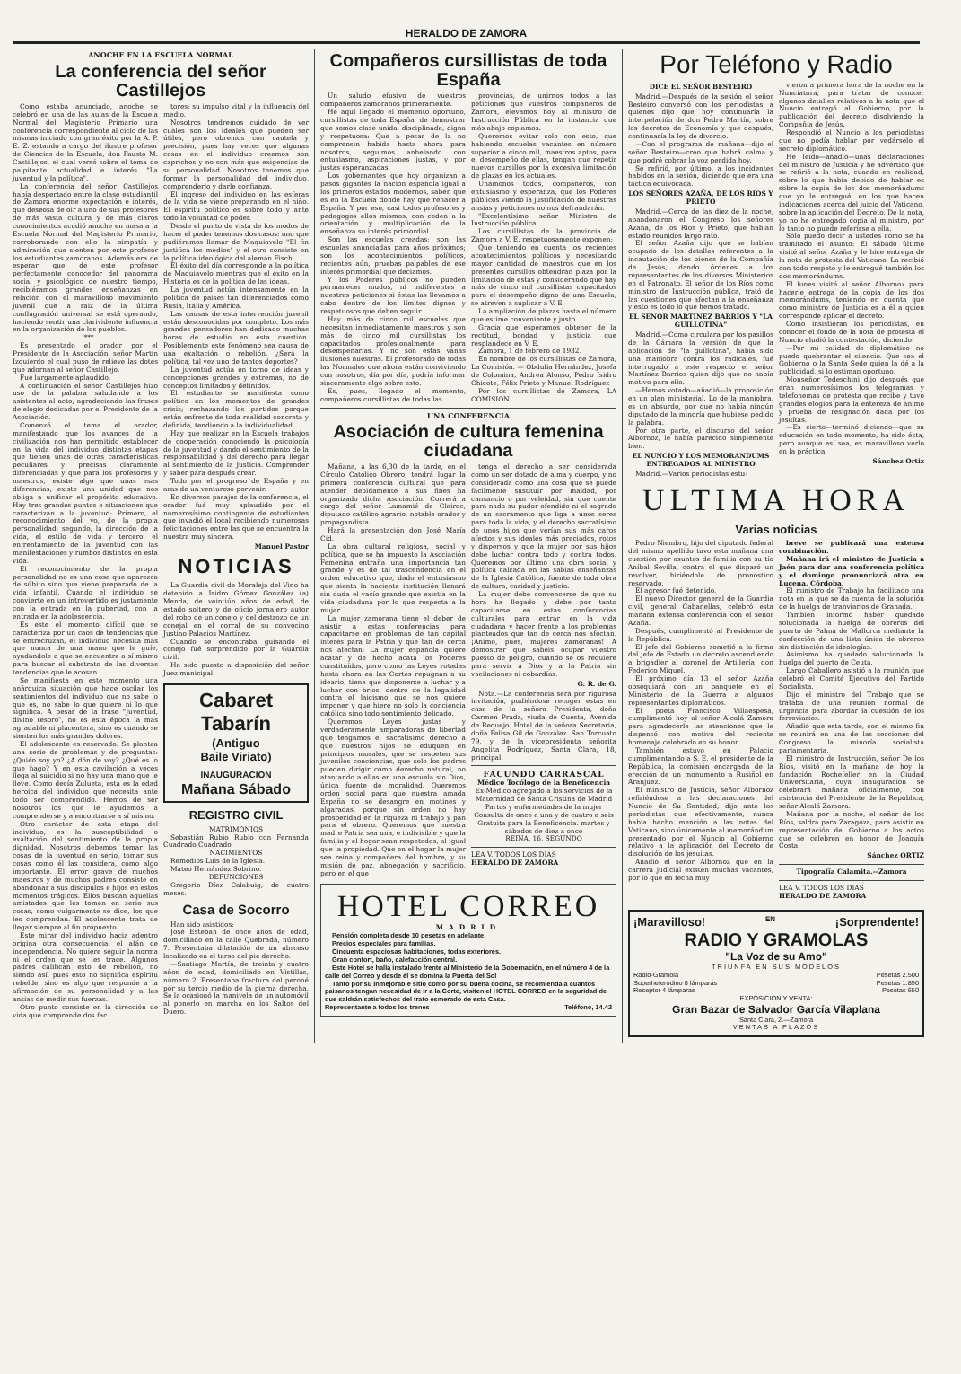HERALDO DE ZAMORA
ANOCHE EN LA ESCUELA NORMAL
La conferencia del señor Castillejos
Como estaba anunciado, anoche se celebró en una de las aulas de la Escuela Normal del Magisterio Primario una conferencia correspondiente al ciclo de las mismas iniciado con gran éxito por la A. P. E. Z. estando a cargo del ilustre profesor de Ciencias de la Escuela, don Fausto M. Castillejos, el cual versó sobre el tema de palpitante actualidad e interés "La juventud y la política".
La conferencia del señor Castillejos había despertado entre la clase estudiantil de Zamora enorme expectación e interés, que deseosa de oir a uno de sus profesores de más vasta cultura y de más claros conocimientos acudió anoche en masa a la Escuela Normal del Magisterio Primario, corroborando con ello la simpatía y admiración que sienten por este profesor los estudiantes zamoranos. Además era de esperar que de este profesor perfectamente conocedor del panorama social y psicológico de nuestro tiempo, recibiéramos grandes enseñanzas en relación con el maravilloso movimiento juvenil que a raiz de la última conflagración universal se está operando, haciendo sentir una clarividente influencia en la organización de los pueblos.
***
Es presentado el orador por el Presidente de la Asociación, señor Martín Izquierdo el cual puso de relieve las dotes que adornan al señor Castillejo.
Fué largamente aplaudido.
A continuación el señor Castillejos hizo uso de la palabra saludando a los asistentes al acto, agradeciendo las frases de elogio dedicadas por el Presidente de la Asociación.
Comenzó el tema el orador, manifestando que los avances de la civilización nos han permitido establecer en la vida del individuo distintas etapas que tienen unas de otras características peculiares y precisas claramente diferenciadas y que para los profesores y maestros, existe algo que unas esas diferencias, existe una unidad que nos obliga a unificar el propósito educativo. Hay tres grandes puntos o situaciones que caracterizan a la juventud: Primero, el reconocimiento del yo, de la propia personalidad; segundo, la dirección de la vida, el estilo de vida y tercero, el enfrentamiento de la juventud con las manifestaciones y rumbos distintos en esta vida.
El reconocimiento de la propia personalidad no es una cosa que aparezca de súbito sino que viene preparado de la vida infantil. Cuando el individuo se convierte en un introvertido es justamente con la entrada en la pubertad, con la entrada en la adolescencia.
Es este el momento difícil que se caracteriza por un caos de tendencias que se entrecruzan, el individuo necesita más que nunca de una mano que le guíe, ayudándole a que se encuentre a sí mismo para buscar el substrato de las diversas tendencias que le acosan.
Se manifiesta en este momento una anárquica situación que hace oscilar los sentimientos del individuo que no sabe lo que es, no sabe lo que quiere ni lo que significa. A pesar de la frase "Juventud, divino tesoro", no es esta época la más agradable ni placentera, sino es cuando se sienten los más grandes dolores.
El adolescente es reservado. Se plantea una serie de problemas y de preguntas: ¿Quién soy yo? ¿A dón de voy? ¿Qué es lo que hago? Y en esta cavilación a veces llega al suicidio si no hay una mano que le lleve. Como decía Zulueta, esta es la edad heroica del individuo que necesita ante todo ser comprendido. Hemos de ser nosotros los que le ayudemos a comprenderse y a encontrarse a sí mismo.
Otro carácter de esta etapa del individuo, es la susceptibilidad o exaltación del sentimiento de la propia dignidad. Nosotros debemos tomar las cosas de la juventud en serio, tomar sus cosas como él las considera, como algo importante. El error grave de muchos maestros y de muchos padres consiste en abandonar a sus discípulos e hijos en estos momentos trágicos. Ellos buscan aquellas amistades que les tomen en serio sus cosas, como vulgarmente se dice, los que les comprendan. El adolescente trata de llegar siempre al fin propuesto.
Este mirar del individuo hacia adentro origina otra consecuencia: el afán de independencia. No quiere seguir la norma ni el orden que se les trace. Algunos padres califican esto de rebelión, no siendo así, pues esto no significa espíritu rebelde, sino es algo que responde a la afirmación de su personalidad y a las ansias de medir sus fuerzas.
Otro punto consiste en la dirección de vida que comprende dos fac
tores: su impulso vital y la influencia del medio.
Nosotros tendremos cuidado de ver cuáles son los ideales que pueden ser útiles, pero obremos con cautela y precisión, pues hay veces que algunas cosas en el individuo creemos son caprichos y no son más que exigencias de su personalidad. Nosotros tenemos que formar la personalidad del individuo, comprenderlo y darle confianza.
El ingreso del individuo en las esferas de la vida se viene preparando en el niño. El espíritu político es sobre todo y ante todo la voluntad de poder.
Desde el punto de vista de los modos de hacer el poder tenemos dos casos: uno que pudiéramos llamar de Maquiavelo "El fin justifica los medios" y el otro consiste en la política ideológica del alemán Fisch.
El éxito del día corresponde a la política de Maquiavelo mientras que el éxito en la Historia es de la política de las ideas.
La juventud actúa intensamente en la política de países tan diferenciados como Rusia, Italia y América.
Las causas de esta intervención juvenil están desconocidas por completo. Los más grandes pensadores han dedicado muchas horas de estudio en esta cuestión. Posiblemente este fenómeno sea causa de una exaltación o rebelión. ¿Será la política, tal vez uno de tantos deportes?
La juventud actúa en torno de ideas y concepciones grandes y extremas, no de conceptos limitados y definidos.
El estudiante se manifiesta como político en los momentos de grandes crisis; rechazando los partidos porque están enfrente de toda realidad concreta y definida, tendiendo a la individualidad.
Hay que realizar en la Escuela trabajos de cooperación conociendo la psicología de la juventud y dando el sentimiento de la responsabilidad y del derecho para llegar al sentimiento de la Justicia. Comprender y saber para después crear.
Todo por el progreso de España y en aras de un venturoso porvenir.
En diversos pasajes de la conferencia, el orador fué muy aplaudido por el numerosísimo contingente de estudiantes que invadió el local recibiendo numerosas felicitaciones entre las que se encuentra la nuestra muy sincera.
Manuel Pastor
NOTICIAS
La Guardia civil de Moraleja del Vino ha detenido a Isidro Gómez González (a) Menda, de veintiún años de edad, de estado soltero y de oficio jornalero autor del robo de un conejo y del destrozo de un conejal en el corral de su convecino Justino Palacios Martínez.
Cuando se encontraba guisando el conejo fué sorprendido por la Guardia civil.
Ha sido puesto a disposición del señor Juez municipal.
Cabaret Tabarín
(Antiguo
Baile Viriato)
INAUGURACION
Mañana Sábado
REGISTRO CIVIL
MATRIMONIOS
Sebastián Rubio Rubio con Fernanda Cuadrado Cuadrado
NACIMIENTOS
Remedios Luis de la Iglesia.
Mateo Hernández Sobrino.
DEFUNCIONES
Gregorio Díez Calabuig, de cuatro meses.
Casa de Socorro
Han sido asistidos:
José Esteban de once años de edad, domiciliado en la calle Quebrada, número 7. Presentaba dilatación de un absceso localizado en el tarso del pie derecho.
—Santiago Martín, de treinta y cuatro años de edad, domiciliado en Vistillas, número 2. Presentaba fractura del peroné por su tercio medio de la pierna derecha. Se la ocasionó la manivela de un automóvil al ponerlo en marcha en los Saltos del Duero.
Compañeros cursillistas de toda España
Un saludo efusivo de vuestros compañeros zamoranos primeramente.
He aquí llegado el momento oportuno, cursillistas de toda España, de demostrar que somos clase unida, disciplinada, digna y respetuosa: Que a pesar de la no comprensin habida hasta ahora para nosotros, seguimos anhelando con entusiasmo, aspiraciones justas, y por justas esperanzadas.
Los gobernantes que hoy organizan a pasos gigantes la nación española igual a los primeros estados modernos, saben que es en la Escuela donde hay que rehacer a España. Y por eso, casi todos profesores y pedagogos ellos mismos, con ceden a la orientación y multiplicación de la enseñanza su interés primordial.
Son las escuelas creadas; son las escuelas anunciadas para años próximos; son los acontecimientos políticos, recientes aún, pruebas palpables de ese interés primordial que deciamos.
Y los Poderes públicos no pueden permanecer mudos, ni indiferentes a nuestras peticiones si éstas las llevamos a cabo dentro de los límites dignos y respetuosos que deben seguir.
Hay más de cinco mil escuelas que necesitan inmediatamente maestros y son más de cinco mil cursillistas los capacitados profesionalmente para desempeñarlas. Y no son estas vanas ilusiones nuestras. El profesorado de todas las Normales que ahora están conviviendo con nosotros, día por día, podría informar sinceramente algo sobre esto.
Es, pues, llegado el momento, compañeros cursillistas de todas las
provincias, de unirnos todos a las peticiones que vuestros compañeros de Zamora, elevamos hoy al ministro de Instrucción Pública en la instancia que más abajo copiamos.
Queremos evitar solo con esto, que habiendo escuelas vacantes en número superior a cinco mil, maestros aptos, para el desempeño de ellas, tengan que repetir nuevos cursillos por la excesiva limitación de plazas en los actuales.
Unámonos todos, compañeros, con entusiasmo y esperanza, que los Poderes públicos viendo la justificación de nuestras ansias y peticiones no nos defraudarán.
"Excelentísimo señor Ministro de Instrucción pública.
Los cursillistas de la provincia de Zamora a V. E. respetuosamente exponen:
Que teniendo en cuenta los recientes acontecimientos políticos y necesitando mayor cantidad de maestros que en los presentes cursillos obtendrán plaza por la limitación de estas y considerando que hay más de cinco mil cursillistas capacitados para el desempeño digno de una Escuela, se atreven a suplicar a V. E.
La ampliación de plazas hasta el número que estime conveniente y justo.
Gracia que esperamos obtener de la rectitud, bondad y justicia que resplandece en V. E.
Zamora, 1 de febrero de 1932.
En nombre de los cursillistas de Zamora, La Comisión. — Obdulia Hernández, Josefa de Colomina, Andrea Alonso, Pedro Isidro Chicote, Félix Prieto y Manuel Rodríguez
Por los cursillistas de Zamora, LA COMISION
UNA CONFERENCIA
Asociación de cultura femenina ciudadana
Mañana, a las 6,30 de la tarde, en el Círculo Católico Obrero, tendrá lugar la primera conferencia cultural que para atender debidamente a sus fines ha organizado dicha Asociación. Correrá a cargo del señor Lamamié de Clairac, diputado católico agrario, notable orador y propagandista.
Hará la presentación don José María Cid.
La obra cultural religiosa, social y política, que se ha impuesto la Asociación Femenina entraña una importancia tan grande y es de tal trascendencia en el orden educativo que, dado el entusiasmo que sienta la naciente institución llenará sin duda el vacío grande que existía en la vida ciudadana por lo que respecta a la mujer.
La mujer zamorana tiene el deber de asistir a estas conferencias para capacitarse en problemas de tan capital interés para la Patria y que tan de cerca nos afectan: La mujer española quiere acatar y de hecho acata los Poderes constituídos, pero como las Leyes votadas hasta ahora en las Cortes repugnan a su ideario, tiene que disponerse a luchar y a luchar con bríos, dentro de la legalidad contra el laicismo que se nos quiere imponer y que hiere no solo la conciencia católica sino todo sentimiento delicado.
Queremos Leyes justas y verdaderamente amparadoras de libertad que tengamos el sacratísimo derecho a que nuestros hijos se eduquen en principios morales, que se respeten sus juveniles conciencias, que solo los padres pueden dirigir como derecho natural, no atentando a ellas en una escuela sin Dios, única fuente de moralidad. Queremos orden social para que nuestra amada España no se desangre en motines y algaradas, porque sin orden no hay prosperidad en la riqueza ni trabajo y pan para el obrero. Queremos que nuestra madre Patria sea una, e indivisible y que la familia y el hogar sean respetados, al igual que la propiedad. Que en el hogar la mujer sea reina y compañera del hombre, y su misión de paz, abnegación y sacrificio, pero en el que
tenga el derecho a ser considerada como un ser dotado de alma y cuerpo, y no considerada como una cosa que se puede fácilmente sustituir por maldad, por cansancio o por veleidad, sin que cuente para nada su pudor ofendido ni el sagrado de un sacramento que liga a unos seres para toda la vida, y el derecho sacratísimo de unos hijos que verían sus más caros afectos y sus ideales más preciados, rotos y dispersos y que la mujer por sus hijos debe luchar contra todo y contra todos. Queremos por último una obra social y política calcada en las sabias enseñanzas de la Iglesia Católica, fuente de toda obra de cultura, caridad y justicia.
La mujer debe convencerse de que su hora ha llegado y debe por tanto capacitarse en estas conferencias culturales para entrar en la vida ciudadana y hacer frente a los problemas planteados que tan de cerca nos afectan. ¡Animo, pues, mujeres zamoranas! A demostrar que sabéis ocupar vuestro puesto de peligro, cuando se os requiere para servir a Dios y a la Patria sin vacilaciones ni cobardías.
G. R. de G.
Nota.—La conferencia será por rigurosa invitación, pudiéndose recoger estas en casa de la señora Presidenta, doña Carmen Prada, viuda de Cuesta, Avenida de Requejo. Hotel de la señora Secretaria, doña Felisa Gil de González. San Torcuato 79, y de la vicepresidenta señorita Angelita Rodríguez, Santa Clara, 18, principal.
FACUNDO CARRASCAL
Médico Tocólogo de la Beneficencia
Ex-Médico agregado a los servicios de la Maternidad de Santa Cristina de Madrid
Partos y enfermedades de la mujer
Consulta de once a una y de cuatro a seis
Gratuita para la Beneficencia. martes y sábados de diez a once
REINA, 16, SEGUNDO
LEA V. TODOS LOS DIAS
HERALDO DE ZAMORA
HOTEL CORREO
MADRID
Pensión completa desde 10 pesetas en adelante.
Precios especiales para familias.
Cincuenta espaciosas habitaciones, todas exteriores.
Gran confort, baño, calefacción central.
Este Hotel se halla instalado frente al Ministerio de la Gobernación, en el número 4 de la calle del Correo y desde él se domina la Puerta del Sol
Tanto por su inmejorable sitio como por su buena cocina, se recomienda a cuantos paisanos tengan necesidad de ir a la Corte, visiten el HOTEL CORREO en la seguridad de que saldrán satisfechos del trato esmerado de esta Casa.
Representante a todos los trenes Teléfono, 14.42
Por Teléfono y Radio
DICE EL SEÑOR BESTEIRO
Madrid.—Después de la sesión el señor Besteiro conversó con los periodistas, a quienes dijo que hoy continuaría la interpelación de don Pedro Martín, sobre los decretos de Economía y que después, continuaría la ley de divorcio.
—Con el programa de mañana—dijo el señor Besteiro—creo que habrá calma y que podré cobrar la voz perdida hoy.
Se refirió, por último, a los incidentes habidos en la sesión, diciendo que era una táctica equivocada.
LOS SEÑORES AZAÑA, DE LOS RIOS Y PRIETO
Madrid.—Cerca de las diez de la noche, abandonaron el Congreso los señores Azaña, de los Ríos y Prieto, que habían estado reunidos largo rato.
El señor Azaña dijo que se habían ocupado de los detalles referentes a la incautación de los bienes de la Compañía de Jesús, dando órdenes a los representantes de los diversos Ministerios en el Patronato. El señor de los Ríos como ministro de Instrucción pública, trató de las cuestiones que afectan a la enseñanza y esto es todo lo que hemos tratado.
EL SEÑOR MARTINEZ BARRIOS Y "LA GUILLOTINA"
Madrid.—Como circulara por los pasillos de la Cámara la versión de que la aplicación de "la guillotina", había sido una maniobra contra los radicales, fué interrogado a este respecto el señor Martínez Barrios quien dijo que no había motivo para ello.
—Hemos votado—añadió—la proposición en un plan ministerial. Lo de la maniobra, es un absurdo, por que no había ningún diputado de la minoría que hubiese pedido la palabra.
Por otra parte, el discurso del señor Albornoz, le había parecido simplemente bien.
EL NUNCIO Y LOS MEMORANDUMS ENTREGADOS AL MINISTRO
Madrid.—Varios periodistas estu-
vieron a primera hora de la noche en la Nunciatura, para tratar de conocer algunos detalles relativos a la nota que el Nuncio entregó al Gobierno, por la publicación del decreto disolviendo la Compañía de Jesús.
Respondió el Nuncio a los periodistas que no podía hablar por vedárselo el secreto diplomático.
He leído—añadió—unas declaraciones del ministro de Justicia y he advertido que se refirió a la nota, cuando en realidad, sobre lo que habia debido de hablar es sobre la copia de los dos memorándums que yo le entregué, en los que hacen indicaciones acerca del juicio del Vaticano, sobre la aplicación del Decreto. De la nota, yo no he entregado copia al ministro, por lo tanto no puede referirse a ella.
Sólo puedo decir a ustedes cómo se ha tramitado el asunto: El sábado último visité al señor Azaña y le hice entrega de la nota de protesta del Vaticano. La recibió con todo respeto y le entregué también los dos memorándums.
El lunes visité al señor Albornoz para hacerle entrega de la copia de los dos memorándums, teniendo en cuenta que como ministro de Justicia es a él a quien corresponde aplicar el decreto.
Como insistieran los periodistas, en conocer el fondo de la nota de protesta el Nuncio eludió la contestación, diciendo:
—Por mi calidad de diplomático no puedo quebrantar el silencio. Que sea el Gobierno o la Santa Sede quien la dé a la publicidad, si lo estiman oportuno.
Monseñor Tedeschini dijo después que eran numerosísimos los telegramas y telefonemas de protesta que recibe y tuvo grandes elogios para la entereza de ánimo y prueba de resignación dada por los jesuítas.
—Es cierto—terminó diciendo—que su educación en todo momento, ha sido ésta, pero aunque así sea, es maravilloso verlo en la práctica.
Sánchez Ortiz
ULTIMA HORA
Varias noticias
Pedro Niembro, hijo del diputado federal del mismo apellido tuvo esta mañana una cuestión por asuntos de familia con su tío Aníbal Sevilla, contra el que disparó un revolver, hiriéndole de pronóstico reservado.
El agresor fué detenido.
El nuevo Director general de la Guardia civil, general Cabanellas, celebró esta mañana extensa conferencia con el señor Azaña.
Después, cumplimentó al Presidente de la República.
El jefe del Gobierno sometió a la firma del jefe de Estado un decreto ascendiendo a brigadier al coronel de Artillería, don Federico Miquel.
El próximo día 13 el señor Azaña obsequiará con un banquete en el Ministerio de la Guerra a algunos representantes diplomáticos.
El poeta Francisco Villaespesa, cumplimentó hoy al señor Alcalá Zamora para agradecerle las atenciones que le dispensó con motivo del reciente homenaje celebrado en su honor.
También estuvo en Palacio cumplimentando a S. E. el presidente de la República, la comisión encargada de la erección de un monumento a Rusiñol en Aranjuez.
El ministro de Justicia, señor Albornoz refiriéndose a las declaraciones del Nuncio de Su Santidad, dijo ante los periodistas que efectivamente, nunca había hecho mención a las notas del Vaticano, sino únicamente al memorándum presentado por el Nuncio al Gobierno relativo a la aplicación del Decreto de disolución de los jesuitas.
Añadió el señor Albornoz que en la carrera judicial existen muchas vacantes, por lo que en fecha muy
breve se publicará una extensa combinación.
Mañana irá el ministro de Justicia a Jaén para dar una conferencia política y el domingo pronunciará otra en Lucena, Córdoba.
El ministro de Trabajo ha facilitado una nota en la que se da cuenta de la solución de la huelga de tranviarios de Granada.
También informó haber quedado solucionada la huelga de obreros del puerto de Palma de Mallorca mediante la confección de una lista única de obreros sin distinción de ideologías.
Asimismo ha quedado solucionada la huelga del puerto de Ceuta.
Largo Caballero asistió a la reunión que celebró el Comité Ejecutivo del Partido Socialista.
Dijo el ministro del Trabajo que se trataba de una reunión normal de urgencia para abordar la cuestión de los ferroviarios.
Añadió que esta tarde, con el mismo fin se reunirá en una de las secciones del Congreso la minoría socialista parlamentaria.
El ministro de Instrucción, señor De los Ríos, visitó en la mañana de hoy la fundación Rochefeller en la Ciudad Universitaria, cuya inauguración se celebrará mañana oficialmente, con asistencia del Presidente de la República, señor Alcalá Zamora.
Mañana por la noche, el señor de los Ríos, saldrá para Zaragoza, para asistir en representación del Gobierno a los actos que se celebren en honor de Joaquín Costa.
Sánchez ORTIZ
Tipografía Calamita.--Zamora
LEA V. TODOS LOS DIAS
HERALDO DE ZAMORA
¡Maravilloso! EN ¡Sorprendente!
RADIO Y GRAMOLAS
"La Voz de su Amo"
TRIUNFA EN SUS MODELOS
Radio-Gramola Pesetas 2.500
Superheterodino 8 lámparas Pesetas 1.850
Receptor 4 lámparas Pesetas 650
EXPOSICION Y VENTA:
Gran Bazar de Salvador García Vilaplana
Santa Clara, 2.—Zamora
VENTAS A PLAZOS